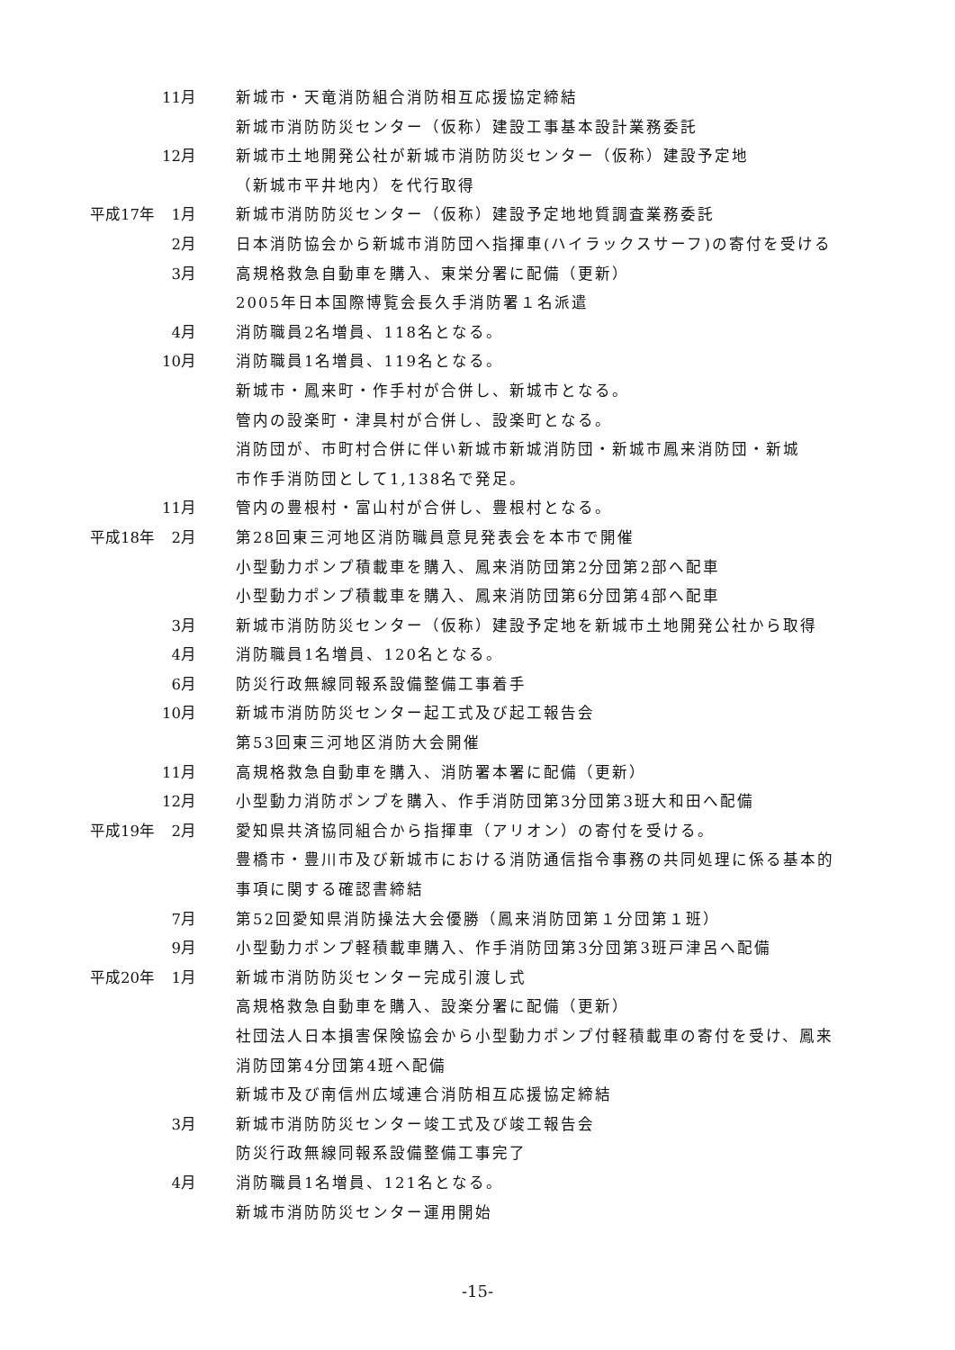11月 新城市・天竜消防組合消防相互応援協定締結
新城市消防防災センター（仮称）建設工事基本設計業務委託
12月 新城市土地開発公社が新城市消防防災センター（仮称）建設予定地
（新城市平井地内）を代行取得
平成17年 1月 新城市消防防災センター（仮称）建設予定地地質調査業務委託
2月 日本消防協会から新城市消防団へ指揮車(ハイラックスサーフ)の寄付を受ける
3月 高規格救急自動車を購入、東栄分署に配備（更新）
2005年日本国際博覧会長久手消防署１名派遣
4月 消防職員2名増員、118名となる。
10月 消防職員1名増員、119名となる。
新城市・鳳来町・作手村が合併し、新城市となる。
管内の設楽町・津具村が合併し、設楽町となる。
消防団が、市町村合併に伴い新城市新城消防団・新城市鳳来消防団・新城
市作手消防団として1,138名で発足。
11月 管内の豊根村・富山村が合併し、豊根村となる。
平成18年 2月 第28回東三河地区消防職員意見発表会を本市で開催
小型動力ポンプ積載車を購入、鳳来消防団第2分団第2部へ配車
小型動力ポンプ積載車を購入、鳳来消防団第6分団第4部へ配車
3月 新城市消防防災センター（仮称）建設予定地を新城市土地開発公社から取得
4月 消防職員1名増員、120名となる。
6月 防災行政無線同報系設備整備工事着手
10月 新城市消防防災センター起工式及び起工報告会
第53回東三河地区消防大会開催
11月 高規格救急自動車を購入、消防署本署に配備（更新）
12月 小型動力消防ポンプを購入、作手消防団第3分団第3班大和田へ配備
平成19年 2月 愛知県共済協同組合から指揮車（アリオン）の寄付を受ける。
豊橋市・豊川市及び新城市における消防通信指令事務の共同処理に係る基本的
事項に関する確認書締結
7月 第52回愛知県消防操法大会優勝（鳳来消防団第１分団第１班）
9月 小型動力ポンプ軽積載車購入、作手消防団第3分団第3班戸津呂へ配備
平成20年 1月 新城市消防防災センター完成引渡し式
高規格救急自動車を購入、設楽分署に配備（更新）
社団法人日本損害保険協会から小型動力ポンプ付軽積載車の寄付を受け、鳳来
消防団第4分団第4班へ配備
新城市及び南信州広域連合消防相互応援協定締結
3月 新城市消防防災センター竣工式及び竣工報告会
防災行政無線同報系設備整備工事完了
4月 消防職員1名増員、121名となる。
新城市消防防災センター運用開始
-15-